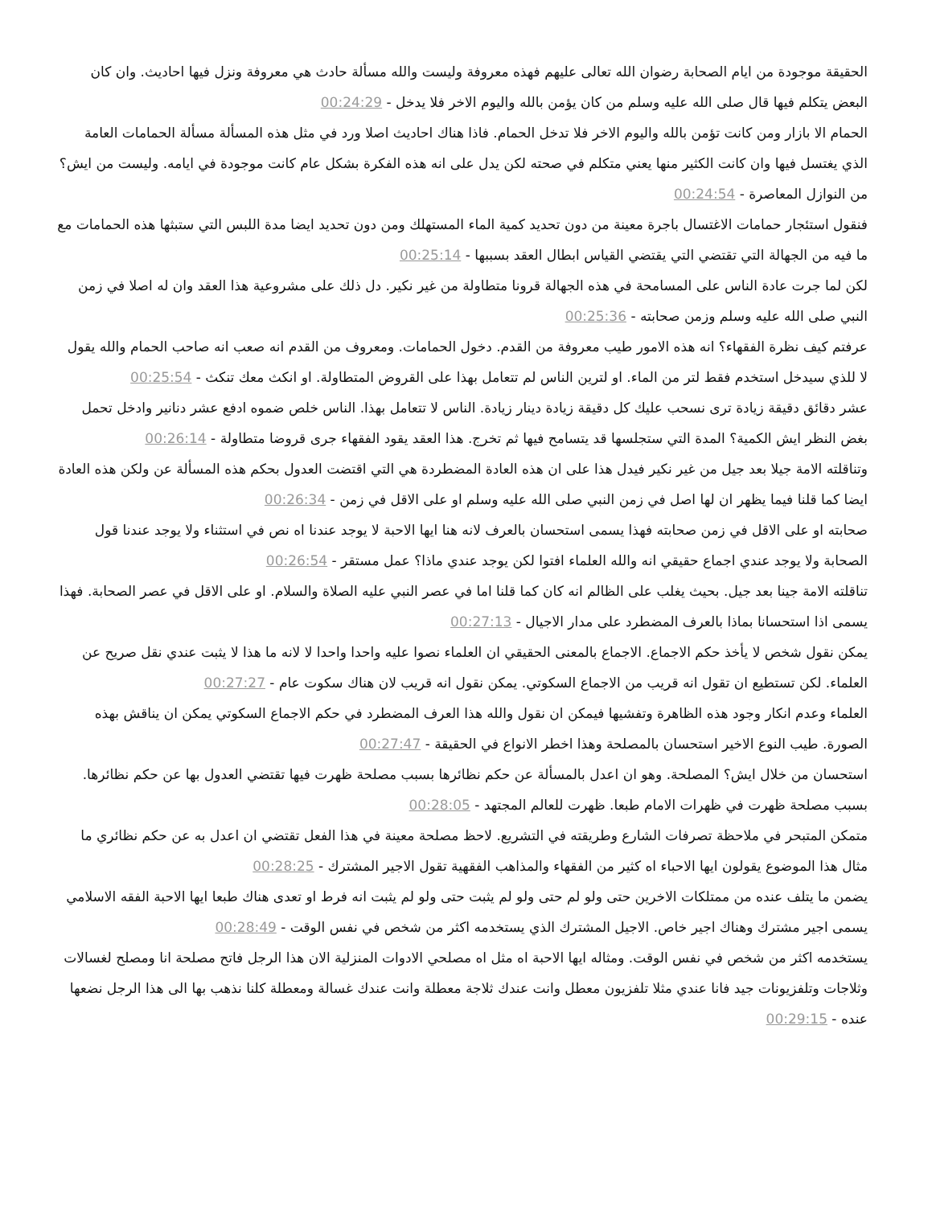الحقيقة موجودة من ايام الصحابة رضوان الله تعالى عليهم فهذه معروفة وليست والله مسألة حادث هي معروفة ونزل فيها احاديث. وان كان البعض يتكلم فيها قال صلى الله عليه وسلم من كان يؤمن بالله واليوم الاخر فلا يدخل - 00:24:29
الحمام الا بازار ومن كانت تؤمن بالله واليوم الاخر فلا تدخل الحمام. فاذا هناك احاديث اصلا ورد في مثل هذه المسألة مسألة الحمامات العامة الذي يغتسل فيها وان كانت الكثير منها يعني متكلم في صحته لكن يدل على انه هذه الفكرة بشكل عام كانت موجودة في ايامه. وليست من ايش؟ من النوازل المعاصرة - 00:24:54
فنقول استئجار حمامات الاغتسال باجرة معينة من دون تحديد كمية الماء المستهلك ومن دون تحديد ايضا مدة اللبس التي ستبثها هذه الحمامات مع ما فيه من الجهالة التي تقتضي التي يقتضي القياس ابطال العقد بسببها - 00:25:14
لكن لما جرت عادة الناس على المسامحة في هذه الجهالة قرونا متطاولة من غير نكير. دل ذلك على مشروعية هذا العقد وان له اصلا في زمن النبي صلى الله عليه وسلم وزمن صحابته - 00:25:36
عرفتم كيف نظرة الفقهاء؟ انه هذه الامور طيب معروفة من القدم. دخول الحمامات. ومعروف من القدم انه صعب انه صاحب الحمام والله يقول لا للذي سيدخل استخدم فقط لتر من الماء. او لترين الناس لم تتعامل بهذا على القروض المتطاولة. او انكث معك تنكث - 00:25:54
عشر دقائق دقيقة زيادة ترى نسحب عليك كل دقيقة زيادة دينار زيادة. الناس لا تتعامل بهذا. الناس خلص ضموه ادفع عشر دنانير وادخل تحمل بغض النظر ايش الكمية؟ المدة التي ستجلسها قد يتسامح فيها ثم تخرج. هذا العقد يقود الفقهاء جرى قروضا متطاولة - 00:26:14
وتناقلته الامة جيلا بعد جيل من غير نكير فيدل هذا على ان هذه العادة المضطردة هي التي اقتضت العدول بحكم هذه المسألة عن ولكن هذه العادة ايضا كما قلنا فيما يظهر ان لها اصل في زمن النبي صلى الله عليه وسلم او على الاقل في زمن - 00:26:34
صحابته او على الاقل في زمن صحابته فهذا يسمى استحسان بالعرف لانه هنا ايها الاحبة لا يوجد عندنا اه نص في استثناء ولا يوجد عندنا قول الصحابة ولا يوجد عندي اجماع حقيقي انه والله العلماء افتوا لكن يوجد عندي ماذا؟ عمل مستقر - 00:26:54
تناقلته الامة جينا بعد جيل. بحيث يغلب على الظالم انه كان كما قلنا اما في عصر النبي عليه الصلاة والسلام. او على الاقل في عصر الصحابة. فهذا يسمى اذا استحسانا بماذا بالعرف المضطرد على مدار الاجيال - 00:27:13
يمكن نقول شخص لا يأخذ حكم الاجماع. الاجماع بالمعنى الحقيقي ان العلماء نصوا عليه واحدا واحدا لا لانه ما هذا لا يثبت عندي نقل صريح عن العلماء. لكن تستطيع ان تقول انه قريب من الاجماع السكوتي. يمكن نقول انه قريب لان هناك سكوت عام - 00:27:27
العلماء وعدم انكار وجود هذه الظاهرة وتفشيها فيمكن ان نقول والله هذا العرف المضطرد في حكم الاجماع السكوتي يمكن ان يناقش بهذه الصورة. طيب النوع الاخير استحسان بالمصلحة وهذا اخطر الانواع في الحقيقة - 00:27:47
استحسان من خلال ايش؟ المصلحة. وهو ان اعدل بالمسألة عن حكم نظائرها بسبب مصلحة ظهرت فيها تقتضي العدول بها عن حكم نظائرها. بسبب مصلحة ظهرت في ظهرات الامام طبعا. ظهرت للعالم المجتهد - 00:28:05
متمكن المتبحر في ملاحظة تصرفات الشارع وطريقته في التشريع. لاحظ مصلحة معينة في هذا الفعل تقتضي ان اعدل به عن حكم نظائري ما مثال هذا الموضوع يقولون ايها الاحباء اه كثير من الفقهاء والمذاهب الفقهية تقول الاجير المشترك - 00:28:25
يضمن ما يتلف عنده من ممتلكات الاخرين حتى ولو لم حتى ولو لم يثبت حتى ولو لم يثبت انه فرط او تعدى هناك طبعا ايها الاحبة الفقه الاسلامي يسمى اجير مشترك وهناك اجير خاص. الاجيل المشترك الذي يستخدمه اكثر من شخص في نفس الوقت - 00:28:49
يستخدمه اكثر من شخص في نفس الوقت. ومثاله ايها الاحبة اه مثل اه مصلحي الادوات المنزلية الان هذا الرجل فاتح مصلحة انا ومصلح لغسالات وثلاجات وتلفزيونات جيد فانا عندي مثلا تلفزيون معطل وانت عندك ثلاجة معطلة وانت عندك غسالة ومعطلة كلنا نذهب بها الى هذا الرجل نضعها عنده - 00:29:15